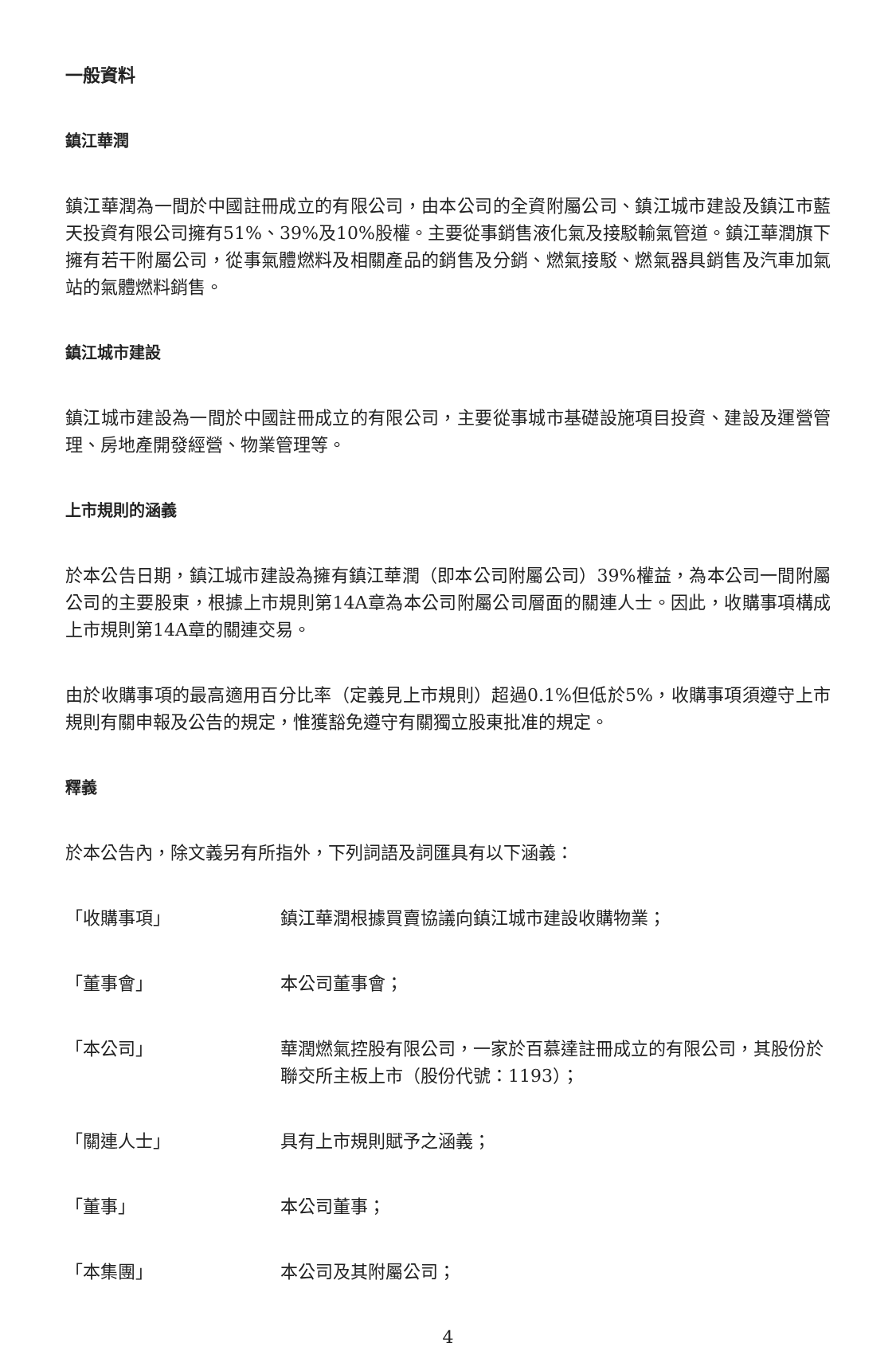一般資料
鎮江華潤
鎮江華潤為一間於中國註冊成立的有限公司，由本公司的全資附屬公司、鎮江城市建設及鎮江市藍天投資有限公司擁有51%、39%及10%股權。主要從事銷售液化氣及接駁輸氣管道。鎮江華潤旗下擁有若干附屬公司，從事氣體燃料及相關產品的銷售及分銷、燃氣接駁、燃氣器具銷售及汽車加氣站的氣體燃料銷售。
鎮江城市建設
鎮江城市建設為一間於中國註冊成立的有限公司，主要從事城市基礎設施項目投資、建設及運營管理、房地產開發經營、物業管理等。
上市規則的涵義
於本公告日期，鎮江城市建設為擁有鎮江華潤（即本公司附屬公司）39%權益，為本公司一間附屬公司的主要股東，根據上市規則第14A章為本公司附屬公司層面的關連人士。因此，收購事項構成上市規則第14A章的關連交易。
由於收購事項的最高適用百分比率（定義見上市規則）超過0.1%但低於5%，收購事項須遵守上市規則有關申報及公告的規定，惟獲豁免遵守有關獨立股東批准的規定。
釋義
於本公告內，除文義另有所指外，下列詞語及詞匯具有以下涵義：
「收購事項」 鎮江華潤根據買賣協議向鎮江城市建設收購物業；
「董事會」 本公司董事會；
「本公司」 華潤燃氣控股有限公司，一家於百慕達註冊成立的有限公司，其股份於聯交所主板上市（股份代號：1193）；
「關連人士」 具有上市規則賦予之涵義；
「董事」 本公司董事；
「本集團」 本公司及其附屬公司；
4